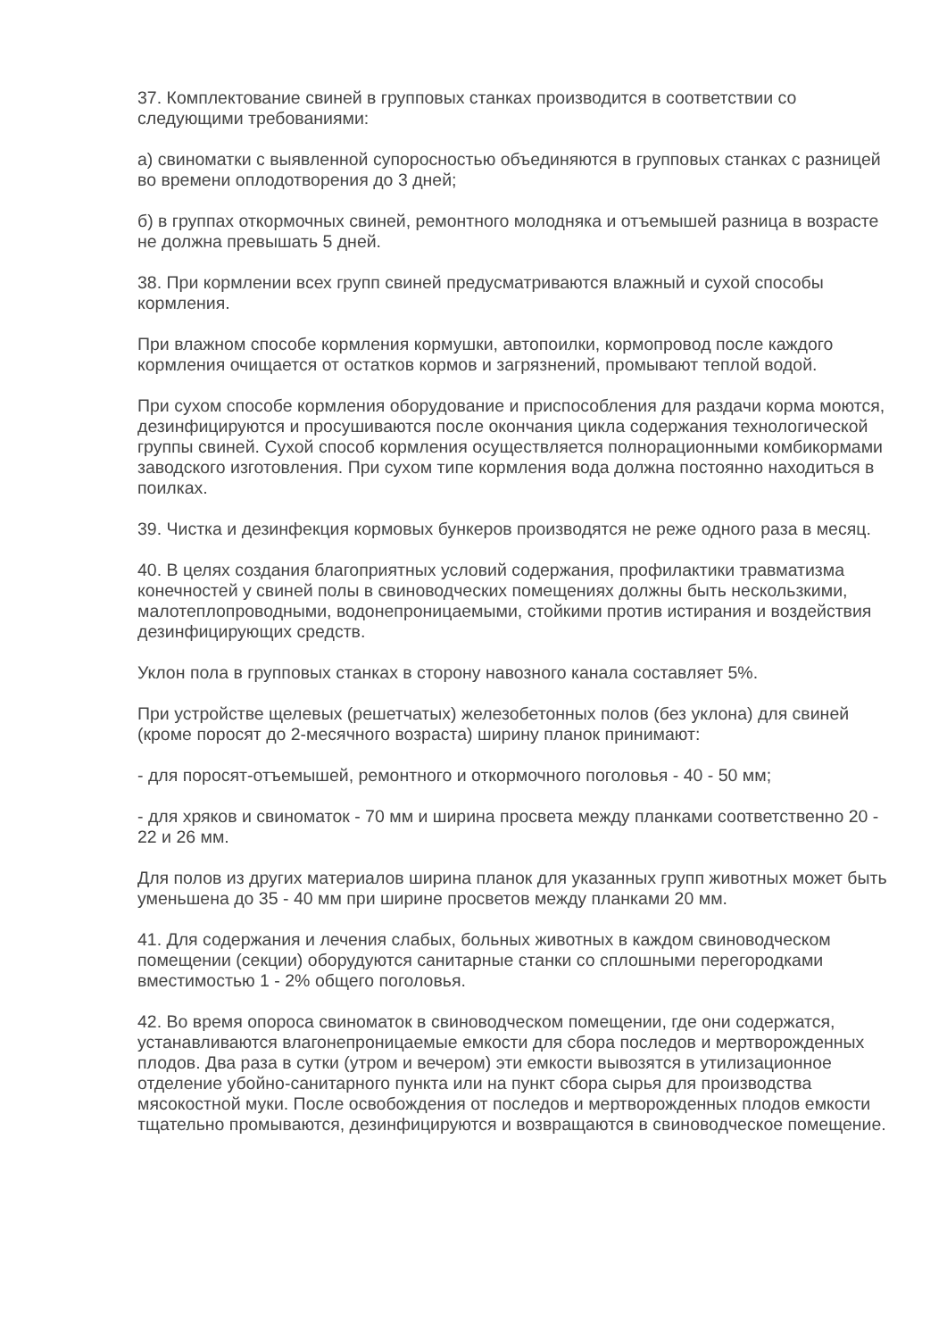37. Комплектование свиней в групповых станках производится в соответствии со следующими требованиями:
а) свиноматки с выявленной супоросностью объединяются в групповых станках с разницей во времени оплодотворения до 3 дней;
б) в группах откормочных свиней, ремонтного молодняка и отъемышей разница в возрасте не должна превышать 5 дней.
38. При кормлении всех групп свиней предусматриваются влажный и сухой способы кормления.
При влажном способе кормления кормушки, автопоилки, кормопровод после каждого кормления очищается от остатков кормов и загрязнений, промывают теплой водой.
При сухом способе кормления оборудование и приспособления для раздачи корма моются, дезинфицируются и просушиваются после окончания цикла содержания технологической группы свиней. Сухой способ кормления осуществляется полнорационными комбикормами заводского изготовления. При сухом типе кормления вода должна постоянно находиться в поилках.
39. Чистка и дезинфекция кормовых бункеров производятся не реже одного раза в месяц.
40. В целях создания благоприятных условий содержания, профилактики травматизма конечностей у свиней полы в свиноводческих помещениях должны быть нескользкими, малотеплопроводными, водонепроницаемыми, стойкими против истирания и воздействия дезинфицирующих средств.
Уклон пола в групповых станках в сторону навозного канала составляет 5%.
При устройстве щелевых (решетчатых) железобетонных полов (без уклона) для свиней (кроме поросят до 2-месячного возраста) ширину планок принимают:
- для поросят-отъемышей, ремонтного и откормочного поголовья - 40 - 50 мм;
- для хряков и свиноматок - 70 мм и ширина просвета между планками соответственно 20 - 22 и 26 мм.
Для полов из других материалов ширина планок для указанных групп животных может быть уменьшена до 35 - 40 мм при ширине просветов между планками 20 мм.
41. Для содержания и лечения слабых, больных животных в каждом свиноводческом помещении (секции) оборудуются санитарные станки со сплошными перегородками вместимостью 1 - 2% общего поголовья.
42. Во время опороса свиноматок в свиноводческом помещении, где они содержатся, устанавливаются влагонепроницаемые емкости для сбора последов и мертворожденных плодов. Два раза в сутки (утром и вечером) эти емкости вывозятся в утилизационное отделение убойно-санитарного пункта или на пункт сбора сырья для производства мясокостной муки. После освобождения от последов и мертворожденных плодов емкости тщательно промываются, дезинфицируются и возвращаются в свиноводческое помещение.